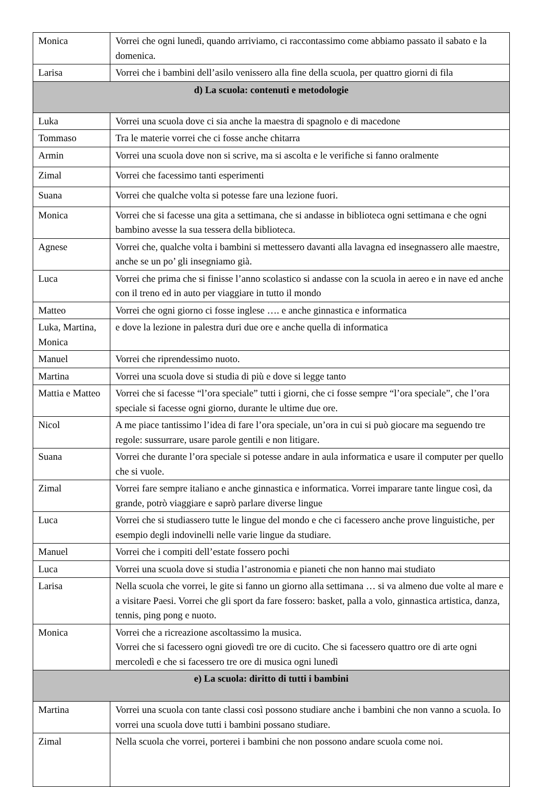| Monica | Vorrei che ogni lunedì, quando arriviamo, ci raccontassimo come abbiamo passato il sabato e la domenica. |
| Larisa | Vorrei che i bambini dell’asilo venissero alla fine della scuola, per quattro giorni di fila |
| d) La scuola: contenuti e metodologie | |
| Luka | Vorrei una scuola dove ci sia anche la maestra di spagnolo e di macedone |
| Tommaso | Tra le materie vorrei che ci fosse anche chitarra |
| Armin | Vorrei una scuola dove non si scrive, ma si ascolta e le verifiche si fanno oralmente |
| Zimal | Vorrei che facessimo tanti esperimenti |
| Suana | Vorrei che qualche volta si potesse fare una lezione fuori. |
| Monica | Vorrei che si facesse una gita a settimana, che si andasse in biblioteca ogni settimana e che ogni bambino avesse la sua tessera della biblioteca. |
| Agnese | Vorrei che, qualche volta i bambini si mettessero davanti alla lavagna ed insegnassero alle maestre, anche se un po’ gli insegniamo già. |
| Luca | Vorrei che prima che si finisse l’anno scolastico si andasse con la scuola in aereo e in nave ed anche con il treno ed in auto per viaggiare in tutto il mondo |
| Matteo | Vorrei che ogni giorno ci fosse inglese …. e anche ginnastica e informatica |
| Luka, Martina, Monica | e dove la lezione in palestra duri due ore e anche quella di informatica |
| Manuel | Vorrei che riprendessimo nuoto. |
| Martina | Vorrei una scuola dove si studia di più e dove si legge tanto |
| Mattia e Matteo | Vorrei che si facesse “l’ora speciale” tutti i giorni, che ci fosse sempre “l’ora speciale”, che l’ora speciale si facesse ogni giorno, durante le ultime due ore. |
| Nicol | A me piace tantissimo l’idea di fare l’ora speciale, un’ora in cui si può giocare ma seguendo tre regole: sussurrare, usare parole gentili e non litigare. |
| Suana | Vorrei che durante l’ora speciale si potesse andare in aula informatica e usare il computer per quello che si vuole. |
| Zimal | Vorrei fare sempre italiano e anche ginnastica e informatica. Vorrei imparare tante lingue così, da grande, potrò viaggiare e saprò parlare diverse lingue |
| Luca | Vorrei che si studiassero tutte le lingue del mondo e che ci facessero anche prove linguistiche, per esempio degli indovinelli nelle varie lingue da studiare. |
| Manuel | Vorrei che i compiti dell’estate fossero pochi |
| Luca | Vorrei una scuola dove si studia l’astronomia e pianeti che non hanno mai studiato |
| Larisa | Nella scuola che vorrei, le gite si fanno un giorno alla settimana … si va almeno due volte al mare e a visitare Paesi. Vorrei che gli sport da fare fossero: basket, palla a volo, ginnastica artistica, danza, tennis, ping pong e nuoto. |
| Monica | Vorrei che a ricreazione ascoltassimo la musica. Vorrei che si facessero ogni giovedì tre ore di cucito. Che si facessero quattro ore di arte ogni mercoledì e che si facessero tre ore di musica ogni lunedì |
| e) La scuola: diritto di tutti i bambini | |
| Martina | Vorrei una scuola con tante classi così possono studiare anche i bambini che non vanno a scuola. Io vorrei una scuola dove tutti i bambini possano studiare. |
| Zimal | Nella scuola che vorrei, porterei i bambini che non possono andare scuola come noi. |